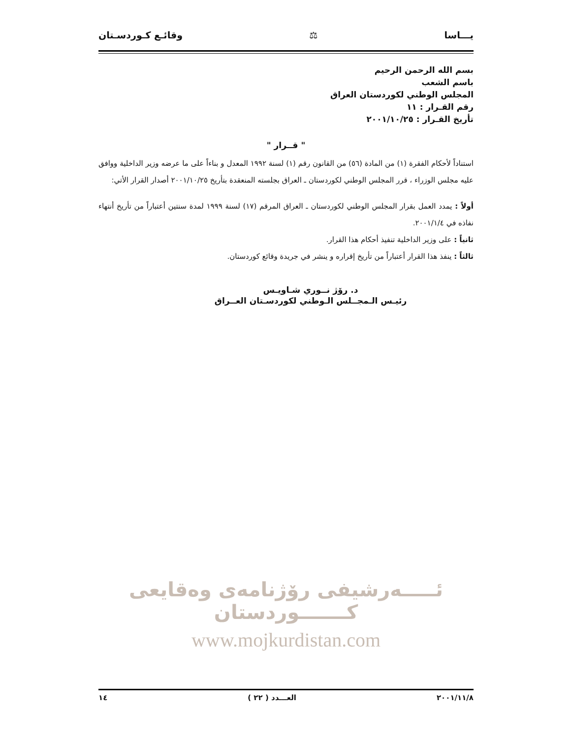وقائـع كـوردسـتان ⚖ يـــاسا
بسم الله الرحمن الرحيم
باسم الشعب
المجلس الوطني لكوردستان العراق
رقم القـرار : ١١
تأريخ القـرار : ٢٠٠١/١٠/٢٥
" قــرار "
استناداً لأحكام الفقرة (١) من المادة (٥٦) من القانون رقم (١) لسنة ١٩٩٢ المعدل و بناءاً على ما عرضه وزير الداخلية ووافق عليه مجلس الوزراء ، قرر المجلس الوطني لكوردستان ـ العراق بجلسته المنعقدة بتأريخ ٢٠٠١/١٠/٢٥ أصدار القرار الأتي:
أولاً : يمدد العمل بقرار المجلس الوطني لكوردستان ـ العراق المرقم (١٧) لسنة ١٩٩٩ لمدة سنتين أعتباراً من تأريخ أنتهاء نفاذه في ٢٠٠١/١/٤.
ثانياً : على وزير الداخلية تنفيذ أحكام هذا القرار.
ثالثاً : ينفذ هذا القرار أعتباراً من تأريخ إقراره و ينشر في جريدة وقائع كوردستان.
د. رۆژ نــوري شـاويـس
رئيـس الـمجــلس الـوطني لكوردسـتان العــراق
ئـــــەرشیفی رۆژنامەی وەقایعی كـــــــوردستان
www.mojkurdistan.com
١٤ العـــدد ( ٢٢ ) ٢٠٠١/١١/٨